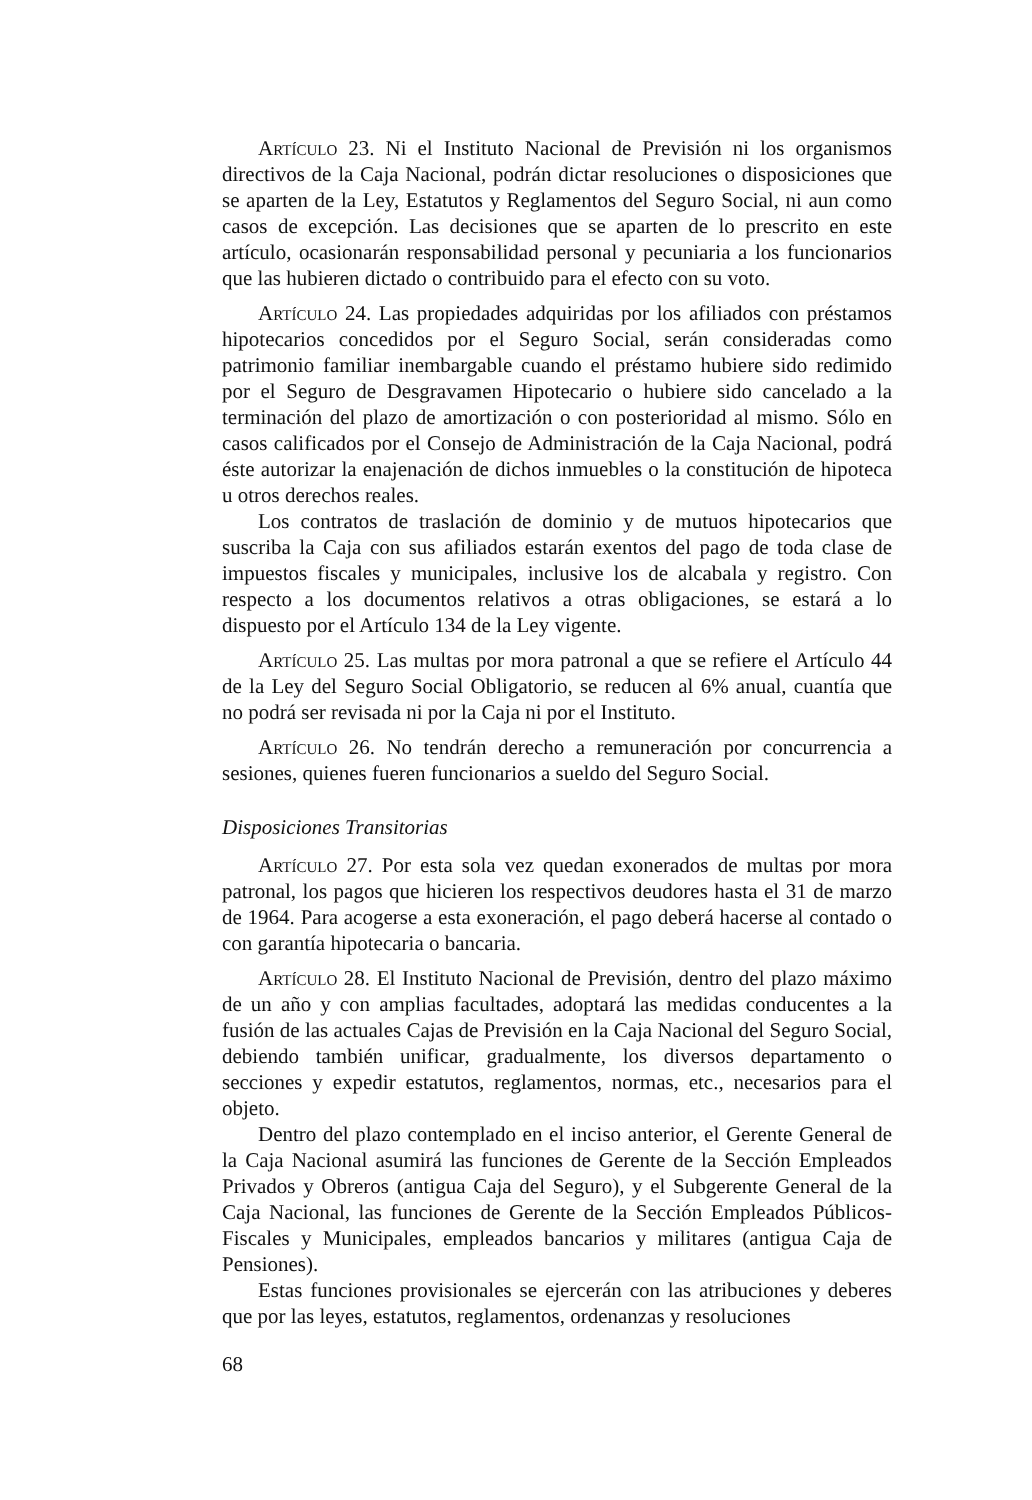Artículo 23. Ni el Instituto Nacional de Previsión ni los organismos directivos de la Caja Nacional, podrán dictar resoluciones o disposiciones que se aparten de la Ley, Estatutos y Reglamentos del Seguro Social, ni aun como casos de excepción. Las decisiones que se aparten de lo prescrito en este artículo, ocasionarán responsabilidad personal y pecuniaria a los funcionarios que las hubieren dictado o contribuido para el efecto con su voto.
Artículo 24. Las propiedades adquiridas por los afiliados con préstamos hipotecarios concedidos por el Seguro Social, serán consideradas como patrimonio familiar inembargable cuando el préstamo hubiere sido redimido por el Seguro de Desgravamen Hipotecario o hubiere sido cancelado a la terminación del plazo de amortización o con posterioridad al mismo. Sólo en casos calificados por el Consejo de Administración de la Caja Nacional, podrá éste autorizar la enajenación de dichos inmuebles o la constitución de hipoteca u otros derechos reales.
Los contratos de traslación de dominio y de mutuos hipotecarios que suscriba la Caja con sus afiliados estarán exentos del pago de toda clase de impuestos fiscales y municipales, inclusive los de alcabala y registro. Con respecto a los documentos relativos a otras obligaciones, se estará a lo dispuesto por el Artículo 134 de la Ley vigente.
Artículo 25. Las multas por mora patronal a que se refiere el Artículo 44 de la Ley del Seguro Social Obligatorio, se reducen al 6% anual, cuantía que no podrá ser revisada ni por la Caja ni por el Instituto.
Artículo 26. No tendrán derecho a remuneración por concurrencia a sesiones, quienes fueren funcionarios a sueldo del Seguro Social.
Disposiciones Transitorias
Artículo 27. Por esta sola vez quedan exonerados de multas por mora patronal, los pagos que hicieren los respectivos deudores hasta el 31 de marzo de 1964. Para acogerse a esta exoneración, el pago deberá hacerse al contado o con garantía hipotecaria o bancaria.
Artículo 28. El Instituto Nacional de Previsión, dentro del plazo máximo de un año y con amplias facultades, adoptará las medidas conducentes a la fusión de las actuales Cajas de Previsión en la Caja Nacional del Seguro Social, debiendo también unificar, gradualmente, los diversos departamento o secciones y expedir estatutos, reglamentos, normas, etc., necesarios para el objeto.
Dentro del plazo contemplado en el inciso anterior, el Gerente General de la Caja Nacional asumirá las funciones de Gerente de la Sección Empleados Privados y Obreros (antigua Caja del Seguro), y el Subgerente General de la Caja Nacional, las funciones de Gerente de la Sección Empleados Públicos-Fiscales y Municipales, empleados bancarios y militares (antigua Caja de Pensiones).
Estas funciones provisionales se ejercerán con las atribuciones y deberes que por las leyes, estatutos, reglamentos, ordenanzas y resoluciones
68